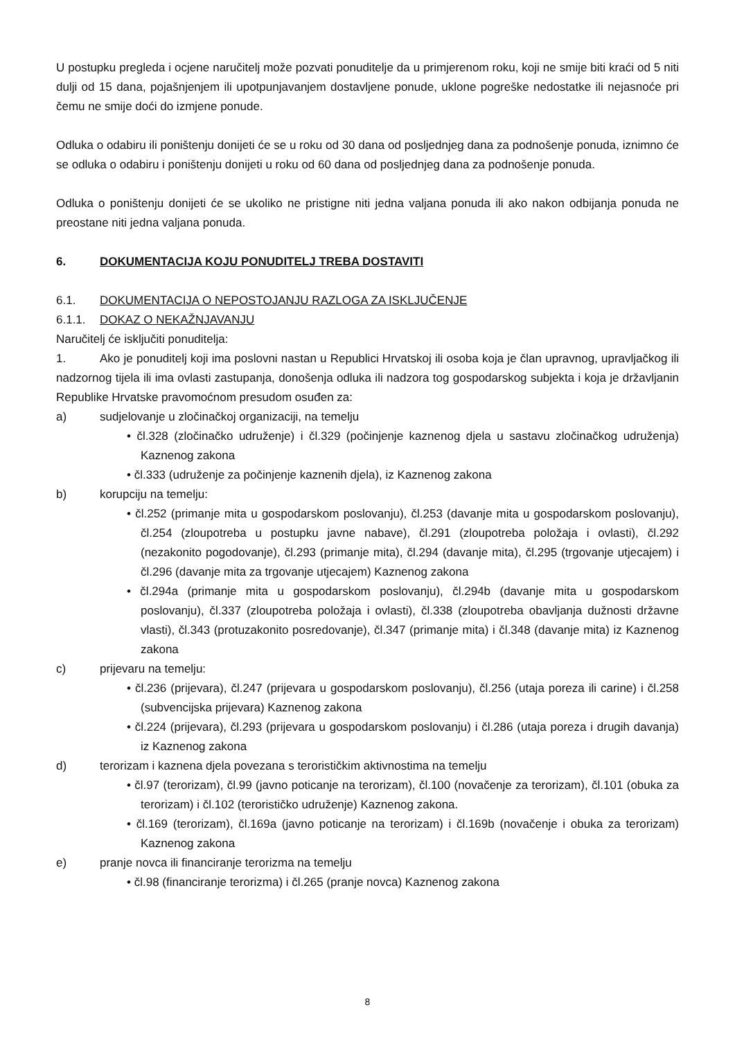U postupku pregleda i ocjene naručitelj može pozvati ponuditelje da u primjerenom roku, koji ne smije biti kraći od 5 niti dulji od 15 dana, pojašnjenjem ili upotpunjavanjem dostavljene ponude, uklone pogreške nedostatke ili nejasnoće pri čemu ne smije doći do izmjene ponude.
Odluka o odabiru ili poništenju donijeti će se u roku od 30 dana od posljednjeg dana za podnošenje ponuda, iznimno će se odluka o odabiru i poništenju donijeti u roku od 60 dana od posljednjeg dana za podnošenje ponuda.
Odluka o poništenju donijeti će se ukoliko ne pristigne niti jedna valjana ponuda ili ako nakon odbijanja ponuda ne preostane niti jedna valjana ponuda.
6. DOKUMENTACIJA KOJU PONUDITELJ TREBA DOSTAVITI
6.1. DOKUMENTACIJA O NEPOSTOJANJU RAZLOGA ZA ISKLJUČENJE
6.1.1. DOKAZ O NEKAŽNJAVANJU
Naručitelj će isključiti ponuditelja:
1. Ako je ponuditelj koji ima poslovni nastan u Republici Hrvatskoj ili osoba koja je član upravnog, upravljačkog ili nadzornog tijela ili ima ovlasti zastupanja, donošenja odluka ili nadzora tog gospodarskog subjekta i koja je državljanin Republike Hrvatske pravomoćnom presudom osuđen za:
a) sudjelovanje u zločinačkoj organizaciji, na temelju
• čl.328 (zločinačko udruženje) i čl.329 (počinjenje kaznenog djela u sastavu zločinačkog udruženja) Kaznenog zakona
• čl.333 (udruženje za počinjenje kaznenih djela), iz Kaznenog zakona
b) korupciju na temelju:
• čl.252 (primanje mita u gospodarskom poslovanju), čl.253 (davanje mita u gospodarskom poslovanju), čl.254 (zloupotreba u postupku javne nabave), čl.291 (zloupotreba položaja i ovlasti), čl.292 (nezakonito pogodovanje), čl.293 (primanje mita), čl.294 (davanje mita), čl.295 (trgovanje utjecajem) i čl.296 (davanje mita za trgovanje utjecajem) Kaznenog zakona
• čl.294a (primanje mita u gospodarskom poslovanju), čl.294b (davanje mita u gospodarskom poslovanju), čl.337 (zloupotreba položaja i ovlasti), čl.338 (zloupotreba obavljanja dužnosti državne vlasti), čl.343 (protuzakonito posredovanje), čl.347 (primanje mita) i čl.348 (davanje mita) iz Kaznenog zakona
c) prijevaru na temelju:
• čl.236 (prijevara), čl.247 (prijevara u gospodarskom poslovanju), čl.256 (utaja poreza ili carine) i čl.258 (subvencijska prijevara) Kaznenog zakona
• čl.224 (prijevara), čl.293 (prijevara u gospodarskom poslovanju) i čl.286 (utaja poreza i drugih davanja) iz Kaznenog zakona
d) terorizam i kaznena djela povezana s terorističkim aktivnostima na temelju
• čl.97 (terorizam), čl.99 (javno poticanje na terorizam), čl.100 (novačenje za terorizam), čl.101 (obuka za terorizam) i čl.102 (terorističko udruženje) Kaznenog zakona.
• čl.169 (terorizam), čl.169a (javno poticanje na terorizam) i čl.169b (novačenje i obuka za terorizam) Kaznenog zakona
e) pranje novca ili financiranje terorizma na temelju
• čl.98 (financiranje terorizma) i čl.265 (pranje novca) Kaznenog zakona
8